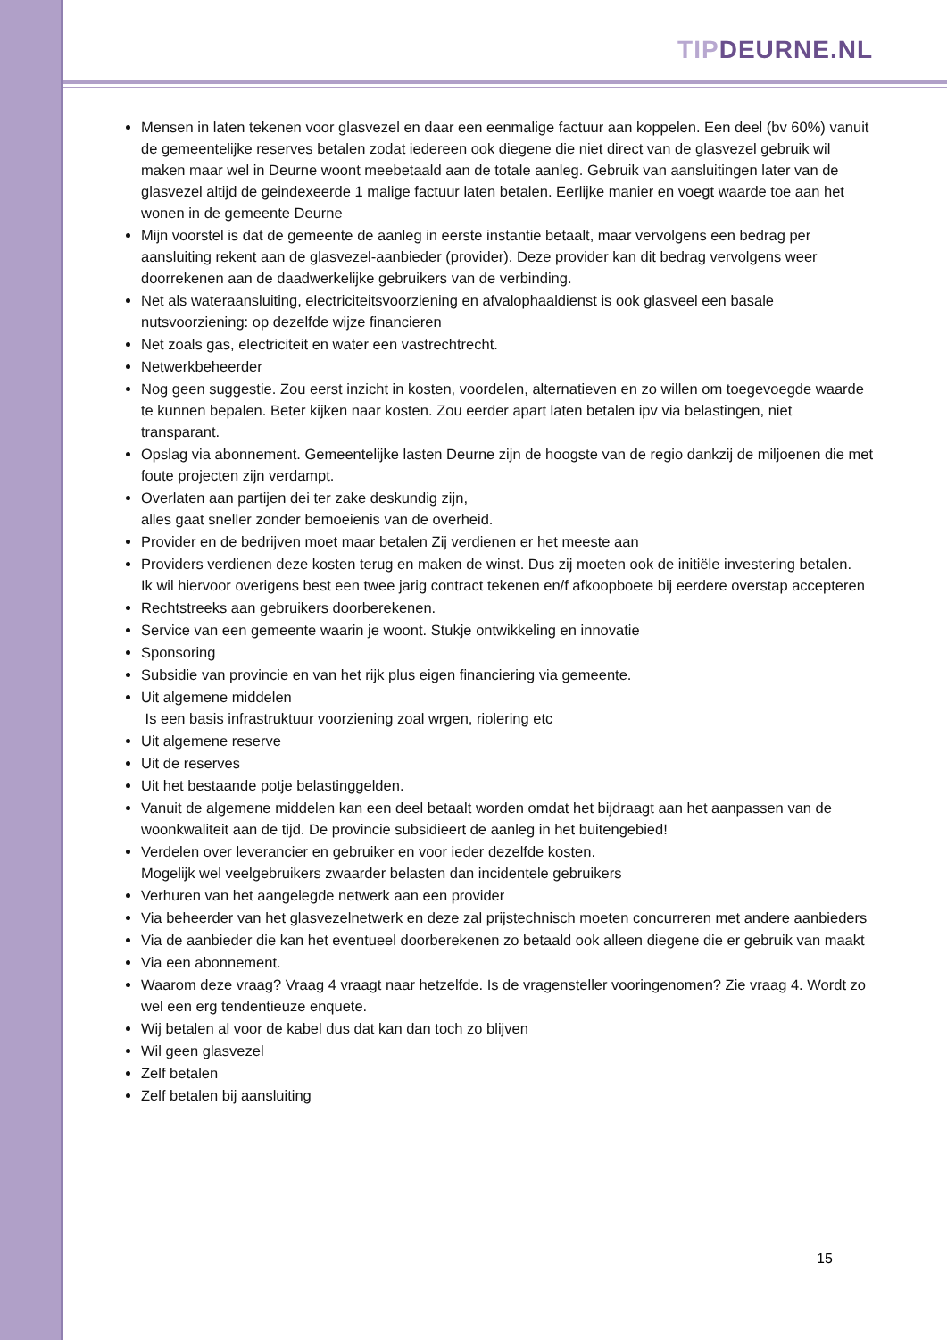TIP DEURNE.NL
Mensen in laten tekenen voor glasvezel en daar een eenmalige factuur aan koppelen. Een deel (bv 60%) vanuit de gemeentelijke reserves betalen zodat iedereen ook diegene die niet direct van de glasvezel gebruik wil maken maar wel in Deurne woont meebetaald aan de totale aanleg. Gebruik van aansluitingen later van de glasvezel altijd de geindexeerde 1 malige factuur laten betalen. Eerlijke manier en voegt waarde toe aan het wonen in de gemeente Deurne
Mijn voorstel is dat de gemeente de aanleg in eerste instantie betaalt, maar vervolgens een bedrag per aansluiting rekent aan de glasvezel-aanbieder (provider). Deze provider kan dit bedrag vervolgens weer doorrekenen aan de daadwerkelijke gebruikers van de verbinding.
Net als wateraansluiting, electriciteitsvoorziening en afvalophaaldienst is ook glasveel een basale nutsvoorziening: op dezelfde wijze financieren
Net zoals gas, electriciteit en water een vastrechtrecht.
Netwerkbeheerder
Nog geen suggestie. Zou eerst inzicht in kosten, voordelen, alternatieven en zo willen om toegevoegde waarde te kunnen bepalen. Beter kijken naar kosten. Zou eerder apart laten betalen ipv via belastingen, niet transparant.
Opslag via abonnement. Gemeentelijke lasten Deurne zijn de hoogste van de regio dankzij de miljoenen die met foute projecten zijn verdampt.
Overlaten aan partijen dei ter zake deskundig zijn,
alles gaat sneller zonder bemoeienis van de overheid.
Provider en de bedrijven moet maar betalen Zij verdienen er het meeste aan
Providers verdienen deze kosten terug en maken de winst. Dus zij moeten ook de initiële investering betalen.
Ik wil hiervoor overigens best een twee jarig contract tekenen en/f afkoopboete bij eerdere overstap accepteren
Rechtstreeks aan gebruikers doorberekenen.
Service van een gemeente waarin je woont. Stukje ontwikkeling en innovatie
Sponsoring
Subsidie van provincie en van het rijk plus eigen financiering via gemeente.
Uit algemene middelen
Is een basis infrastruktuur voorziening zoal wrgen, riolering etc
Uit algemene reserve
Uit de reserves
Uit het bestaande potje belastinggelden.
Vanuit de algemene middelen kan een deel betaalt worden omdat het bijdraagt aan het aanpassen van de woonkwaliteit aan de tijd. De provincie subsidieert de aanleg in het buitengebied!
Verdelen over leverancier en gebruiker en voor ieder dezelfde kosten.
Mogelijk wel veelgebruikers zwaarder belasten dan incidentele gebruikers
Verhuren van het aangelegde netwerk aan een provider
Via beheerder van het glasvezelnetwerk en deze zal prijstechnisch moeten concurreren met andere aanbieders
Via de aanbieder die kan het eventueel doorberekenen zo betaald ook alleen diegene die er gebruik van maakt
Via een abonnement.
Waarom deze vraag? Vraag 4 vraagt naar hetzelfde. Is de vragensteller vooringenomen? Zie vraag 4. Wordt zo wel een erg tendentieuze enquete.
Wij betalen al voor de kabel dus dat kan dan toch zo blijven
Wil geen glasvezel
Zelf betalen
Zelf betalen bij aansluiting
15